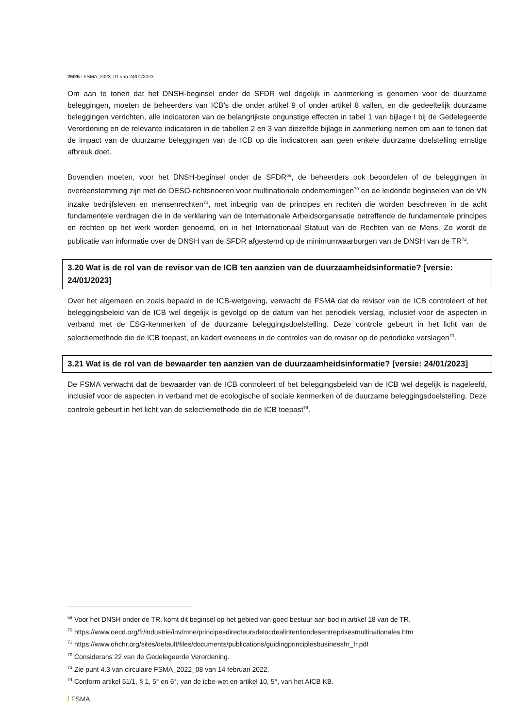25/25 / FSMA_2023_01 van 24/01/2023
Om aan te tonen dat het DNSH-beginsel onder de SFDR wel degelijk in aanmerking is genomen voor de duurzame beleggingen, moeten de beheerders van ICB’s die onder artikel 9 of onder artikel 8 vallen, en die gedeeltelijk duurzame beleggingen verrichten, alle indicatoren van de belangrijkste ongunstige effecten in tabel 1 van bijlage I bij de Gedelegeerde Verordening en de relevante indicatoren in de tabellen 2 en 3 van diezelfde bijlage in aanmerking nemen om aan te tonen dat de impact van de duurzame beleggingen van de ICB op die indicatoren aan geen enkele duurzame doelstelling ernstige afbreuk doet.
Bovendien moeten, voor het DNSH-beginsel onder de SFDR<sup>69</sup>, de beheerders ook beoordelen of de beleggingen in overeenstemming zijn met de OESO-richtsnoeren voor multinationale ondernemingen<sup>70</sup> en de leidende beginselen van de VN inzake bedrijfsleven en mensenrechten<sup>71</sup>, met inbegrip van de principes en rechten die worden beschreven in de acht fundamentele verdragen die in de verklaring van de Internationale Arbeidsorganisatie betreffende de fundamentele principes en rechten op het werk worden genoemd, en in het Internationaal Statuut van de Rechten van de Mens. Zo wordt de publicatie van informatie over de DNSH van de SFDR afgestemd op de minimumwaarborgen van de DNSH van de TR<sup>72</sup>.
3.20 Wat is de rol van de revisor van de ICB ten aanzien van de duurzaamheidsinformatie? [versie: 24/01/2023]
Over het algemeen en zoals bepaald in de ICB-wetgeving, verwacht de FSMA dat de revisor van de ICB controleert of het beleggingsbeleid van de ICB wel degelijk is gevolgd op de datum van het periodiek verslag, inclusief voor de aspecten in verband met de ESG-kenmerken of de duurzame beleggingsdoelstelling. Deze controle gebeurt in het licht van de selectiemethode die de ICB toepast, en kadert eveneens in de controles van de revisor op de periodieke verslagen<sup>73</sup>.
3.21 Wat is de rol van de bewaarder ten aanzien van de duurzaamheidsinformatie? [versie: 24/01/2023]
De FSMA verwacht dat de bewaarder van de ICB controleert of het beleggingsbeleid van de ICB wel degelijk is nageleefd, inclusief voor de aspecten in verband met de ecologische of sociale kenmerken of de duurzame beleggingsdoelstelling. Deze controle gebeurt in het licht van de selectiemethode die de ICB toepast<sup>74</sup>.
<sup>69</sup> Voor het DNSH onder de TR, komt dit beginsel op het gebied van goed bestuur aan bod in artikel 18 van de TR.
<sup>70</sup> https://www.oecd.org/fr/industrie/inv/mne/principesdirecteursdelocdealintentiondesentreprisesmultinationales.htm
<sup>71</sup> https://www.ohchr.org/sites/default/files/documents/publications/guidingprinciplesbusinesshr_fr.pdf
<sup>72</sup> Considerans 22 van de Gedelegeerde Verordening.
<sup>73</sup> Zie punt 4.3 van circulaire FSMA_2022_08 van 14 februari 2022.
<sup>74</sup> Conform artikel 51/1, § 1, 5° en 6°, van de icbe-wet en artikel 10, 5°, van het AICB KB.
/ FSMA